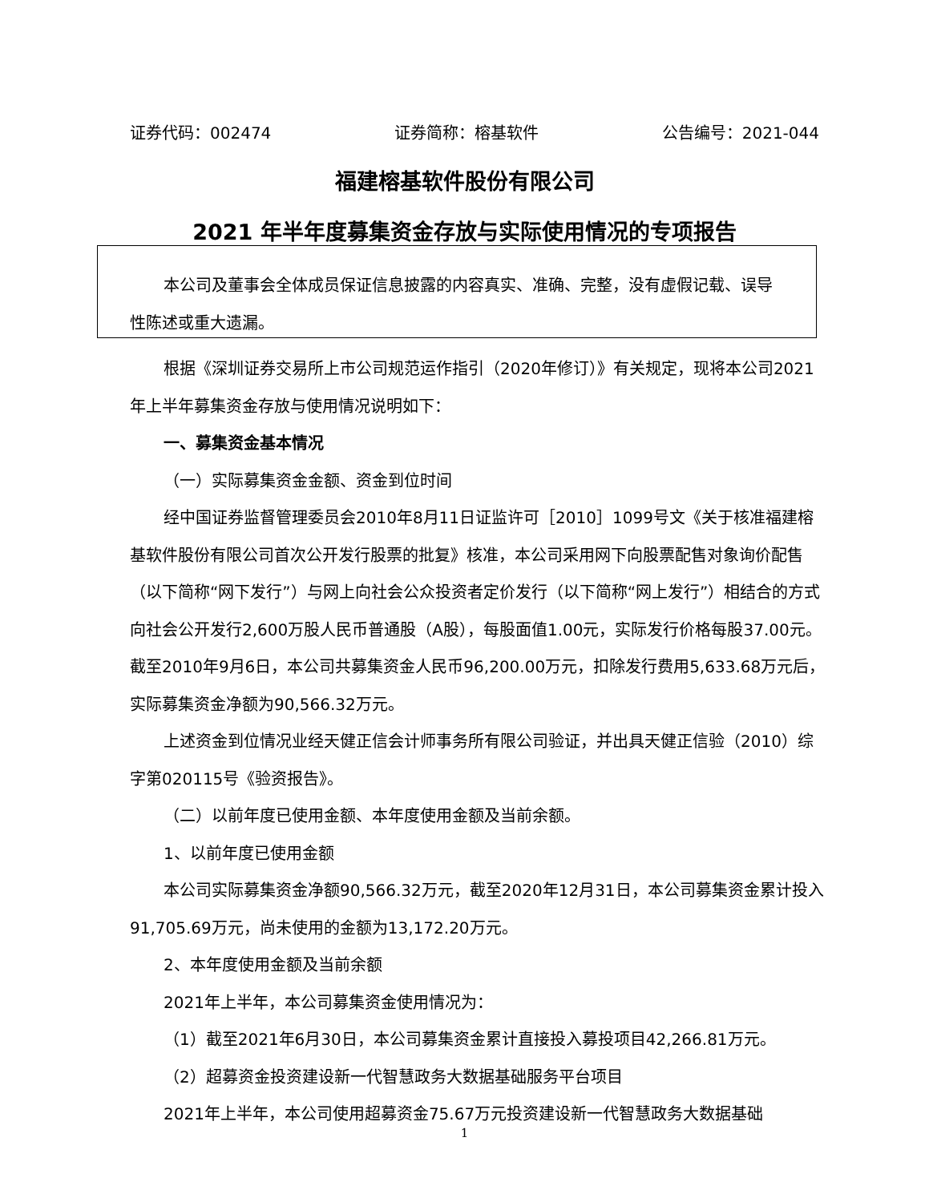证券代码：002474 证券简称：榕基软件 公告编号：2021-044
福建榕基软件股份有限公司
2021 年半年度募集资金存放与实际使用情况的专项报告
本公司及董事会全体成员保证信息披露的内容真实、准确、完整，没有虚假记载、误导性陈述或重大遗漏。
根据《深圳证券交易所上市公司规范运作指引（2020年修订）》有关规定，现将本公司2021年上半年募集资金存放与使用情况说明如下：
一、募集资金基本情况
（一）实际募集资金金额、资金到位时间
经中国证券监督管理委员会2010年8月11日证监许可［2010］1099号文《关于核准福建榕基软件股份有限公司首次公开发行股票的批复》核准，本公司采用网下向股票配售对象询价配售（以下简称“网下发行”）与网上向社会公众投资者定价发行（以下简称“网上发行”）相结合的方式向社会公开发行2,600万股人民币普通股（A股），每股面值1.00元，实际发行价格每股37.00元。截至2010年9月6日，本公司共募集资金人民币96,200.00万元，扣除发行费用5,633.68万元后，实际募集资金净额为90,566.32万元。
上述资金到位情况业经天健正信会计师事务所有限公司验证，并出具天健正信验（2010）综字第020115号《验资报告》。
（二）以前年度已使用金额、本年度使用金额及当前余额。
1、以前年度已使用金额
本公司实际募集资金净额90,566.32万元，截至2020年12月31日，本公司募集资金累计投入91,705.69万元，尚未使用的金额为13,172.20万元。
2、本年度使用金额及当前余额
2021年上半年，本公司募集资金使用情况为：
（1）截至2021年6月30日，本公司募集资金累计直接投入募投项目42,266.81万元。
（2）超募资金投资建设新一代智慧政务大数据基础服务平台项目
2021年上半年，本公司使用超募资金75.67万元投资建设新一代智慧政务大数据基础
1